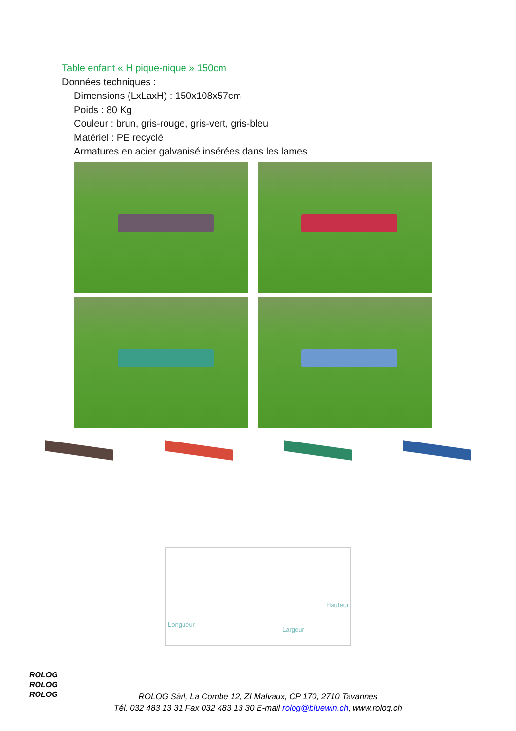Table enfant « H pique-nique » 150cm
Données techniques :
Dimensions (LxLaxH) : 150x108x57cm
Poids : 80 Kg
Couleur : brun, gris-rouge, gris-vert, gris-bleu
Matériel : PE recyclé
Armatures en acier galvanisé insérées dans les lames
Hauteur
Longueur
Largeur
ROLOG
ROLOG
ROLOG
ROLOG Sàrl, La Combe 12, ZI Malvaux, CP 170, 2710 Tavannes
Tél. 032 483 13 31 Fax 032 483 13 30 E-mail rolog@bluewin.ch, www.rolog.ch